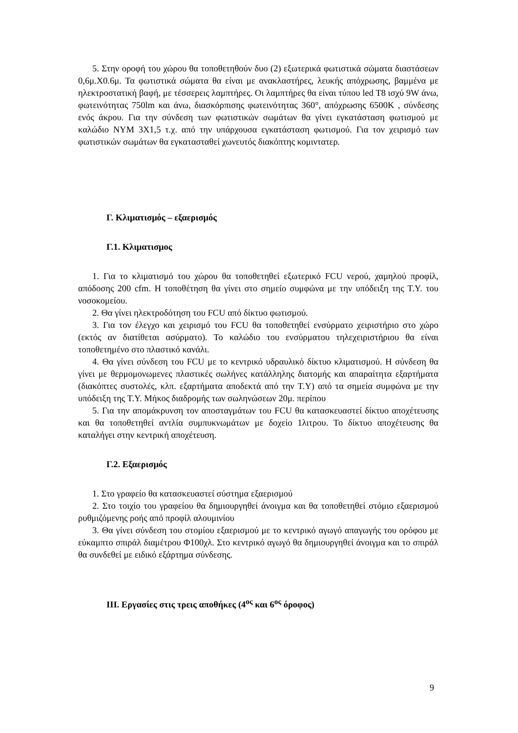5. Στην οροφή του χώρου θα τοποθετηθούν δυο (2) εξωτερικά φωτιστικά σώματα διαστάσεων 0,6μ.Χ0.6μ. Τα φωτιστικά σώματα θα είναι με ανακλαστήρες, λευκής απόχρωσης, βαμμένα με ηλεκτροστατική βαφή, με τέσσερεις λαμπτήρες. Οι λαμπτήρες θα είναι τύπου led T8 ισχύ 9W άνω, φωτεινότητας 750lm και άνω, διασκόρπισης φωτεινότητας 360°, απόχρωσης 6500K , σύνδεσης ενός άκρου. Για την σύνδεση των φωτιστικών σωμάτων θα γίνει εγκατάσταση φωτισμού με καλώδιο NYM 3X1,5 τ.χ. από την υπάρχουσα εγκατάσταση φωτισμού. Για τον χειρισμό των φωτιστικών σωμάτων θα εγκατασταθεί χωνευτός διακόπτης κομιντατερ.
Γ. Κλιματισμός – εξαερισμός
Γ.1. Κλιματισμος
1. Για το κλιματισμό του χώρου θα τοποθετηθεί εξωτερικό FCU νερού, χαμηλού προφίλ, απόδοσης 200 cfm. Η τοποθέτηση θα γίνει στο σημείο συμφώνα με την υπόδειξη της Τ.Υ. του νοσοκομείου.
2. Θα γίνει ηλεκτροδότηση του FCU από δίκτυο φωτισμού.
3. Για τον έλεγχο και χειρισμό του FCU θα τοποθετηθεί ενσύρματο χειριστήριο στο χώρο (εκτός αν διατίθεται ασύρματο). Το καλώδιο του ενσύρματου τηλεχειριστήριου θα είναι τοποθετημένο στο πλαστικό κανάλι.
4. Θα γίνει σύνδεση του FCU με το κεντρικό υδραυλικό δίκτυο κλιματισμού. Η σύνδεση θα γίνει με θερμομονωμενες πλαστικές σωλήνες κατάλληλης διατομής και απαραίτητα εξαρτήματα (διακόπτες συστολές, κλπ. εξαρτήματα αποδεκτά από την Τ.Υ) από τα σημεία συμφώνα με την υπόδειξη της Τ.Υ. Μήκος διαδρομής των σωληνώσεων 20μ. περίπου
5. Για την απομάκρυνση τον αποσταγμάτων του FCU θα κατασκευαστεί δίκτυο αποχέτευσης και θα τοποθετηθεί αντλία συμπυκνωμάτων με δοχείο 1λιτρου. Το δίκτυο αποχέτευσης θα καταλήγει στην κεντρική αποχέτευση.
Γ.2. Εξαερισμός
1. Στο γραφείο θα κατασκευαστεί σύστημα εξαερισμού
2. Στο τοιχίο του γραφείου θα δημιουργηθεί άνοιγμα και θα τοποθετηθεί στόμιο εξαερισμού ρυθμιζόμενης ροής από προφίλ αλουμινίου
3. Θα γίνει σύνδεση του στομίου εξαερισμού με το κεντρικό αγωγό απαγωγής του ορόφου με εύκαμπτο σπιράλ διαμέτρου Φ100χλ. Στο κεντρικό αγωγό θα δημιουργηθεί άνοιγμα και το σπιράλ θα συνδεθεί με ειδικό εξάρτημα σύνδεσης.
ΙΙΙ. Εργασίες στις τρεις αποθήκες (4<sup>ος</sup> και 6<sup>ος</sup> όροφος)
9